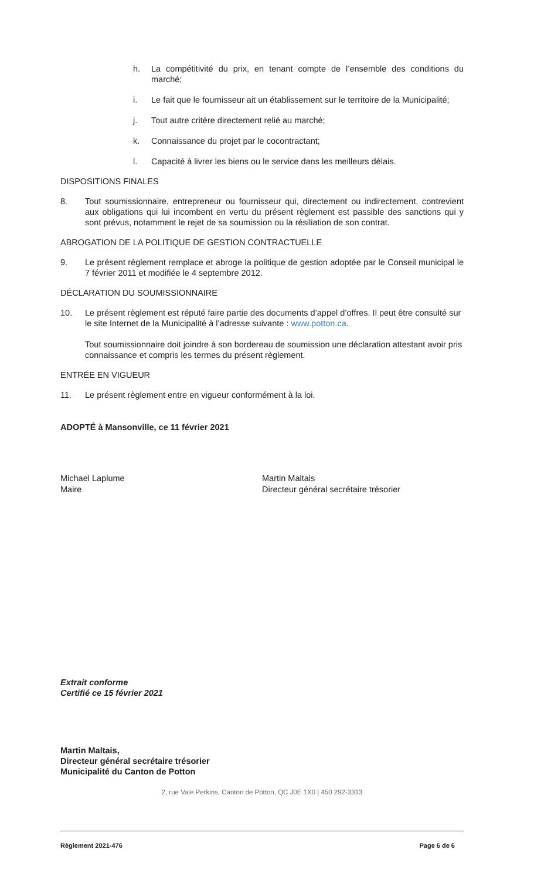h. La compétitivité du prix, en tenant compte de l’ensemble des conditions du marché;
i. Le fait que le fournisseur ait un établissement sur le territoire de la Municipalité;
j. Tout autre critère directement relié au marché;
k. Connaissance du projet par le cocontractant;
l. Capacité à livrer les biens ou le service dans les meilleurs délais.
DISPOSITIONS FINALES
8. Tout soumissionnaire, entrepreneur ou fournisseur qui, directement ou indirectement, contrevient aux obligations qui lui incombent en vertu du présent règlement est passible des sanctions qui y sont prévus, notamment le rejet de sa soumission ou la résiliation de son contrat.
ABROGATION DE LA POLITIQUE DE GESTION CONTRACTUELLE
9. Le présent règlement remplace et abroge la politique de gestion adoptée par le Conseil municipal le 7 février 2011 et modifiée le 4 septembre 2012.
DÉCLARATION DU SOUMISSIONNAIRE
10. Le présent règlement est réputé faire partie des documents d’appel d’offres. Il peut être consulté sur le site Internet de la Municipalité à l’adresse suivante : www.potton.ca.
Tout soumissionnaire doit joindre à son bordereau de soumission une déclaration attestant avoir pris connaissance et compris les termes du présent règlement.
ENTRÉE EN VIGUEUR
11. Le présent règlement entre en vigueur conformément à la loi.
ADOPTÉ à Mansonville, ce 11 février 2021
Michael Laplume
Maire
Martin Maltais
Directeur général secrétaire trésorier
Extrait conforme
Certifié ce 15 février 2021
Martin Maltais,
Directeur général secrétaire trésorier
Municipalité du Canton de Potton
2, rue Vale Perkins, Canton de Potton, QC J0E 1X0 | 450 292-3313
Règlement 2021-476 Page 6 de 6